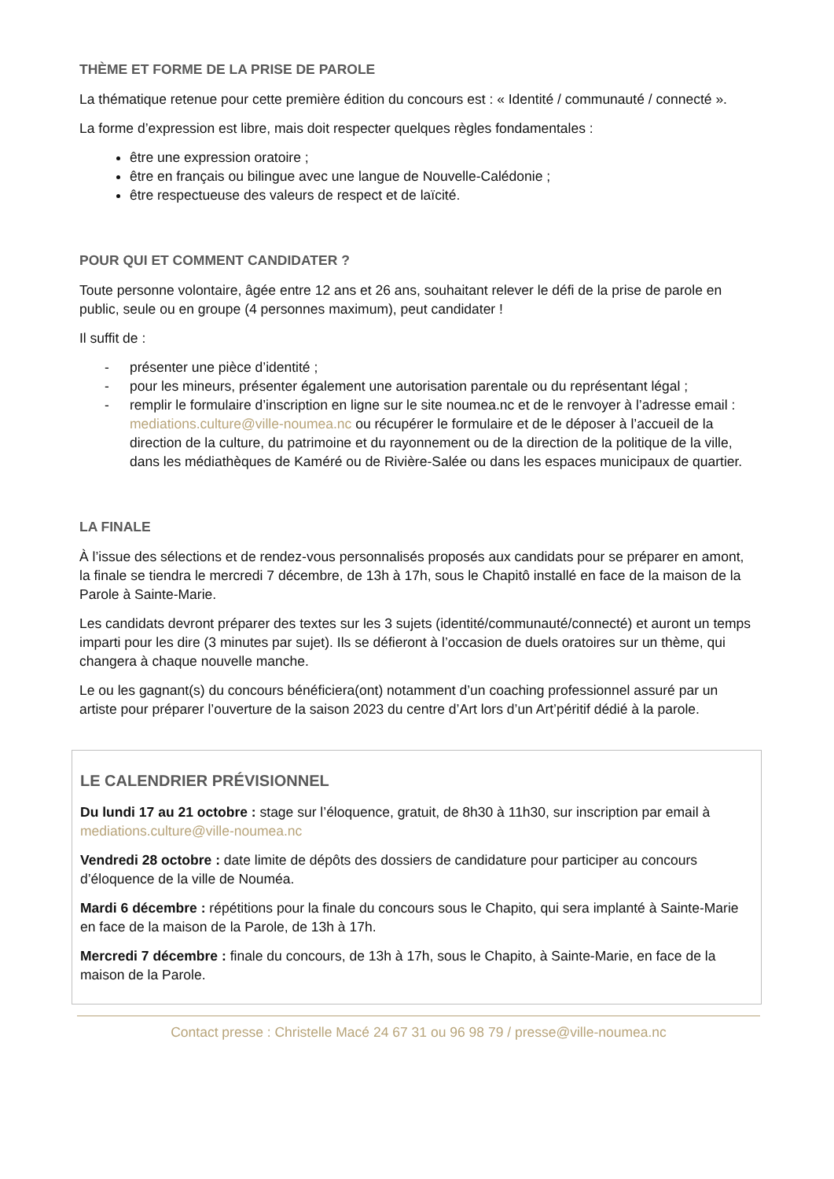THÈME ET FORME DE LA PRISE DE PAROLE
La thématique retenue pour cette première édition du concours est : « Identité / communauté / connecté ».
La forme d’expression est libre, mais doit respecter quelques règles fondamentales :
être une expression oratoire ;
être en français ou bilingue avec une langue de Nouvelle-Calédonie ;
être respectueuse des valeurs de respect et de laïcité.
POUR QUI ET COMMENT CANDIDATER ?
Toute personne volontaire, âgée entre 12 ans et 26 ans, souhaitant relever le défi de la prise de parole en public, seule ou en groupe (4 personnes maximum), peut candidater !
Il suffit de :
- présenter une pièce d’identité ;
- pour les mineurs, présenter également une autorisation parentale ou du représentant légal ;
- remplir le formulaire d’inscription en ligne sur le site noumea.nc et de le renvoyer à l’adresse email : mediations.culture@ville-noumea.nc ou récupérer le formulaire et de le déposer à l’accueil de la direction de la culture, du patrimoine et du rayonnement ou de la direction de la politique de la ville, dans les médiathèques de Kaméré ou de Rivière-Salée ou dans les espaces municipaux de quartier.
LA FINALE
À l’issue des sélections et de rendez-vous personnalisés proposés aux candidats pour se préparer en amont, la finale se tiendra le mercredi 7 décembre, de 13h à 17h, sous le Chapitô installé en face de la maison de la Parole à Sainte-Marie.
Les candidats devront préparer des textes sur les 3 sujets (identité/communauté/connecté) et auront un temps imparti pour les dire (3 minutes par sujet). Ils se défieront à l’occasion de duels oratoires sur un thème, qui changera à chaque nouvelle manche.
Le ou les gagnant(s) du concours bénéficiera(ont) notamment d’un coaching professionnel assuré par un artiste pour préparer l’ouverture de la saison 2023 du centre d’Art lors d’un Art’péritif dédié à la parole.
LE CALENDRIER PRÉVISIONNEL
Du lundi 17 au 21 octobre : stage sur l’éloquence, gratuit, de 8h30 à 11h30, sur inscription par email à mediations.culture@ville-noumea.nc
Vendredi 28 octobre : date limite de dépôts des dossiers de candidature pour participer au concours d’éloquence de la ville de Nouméa.
Mardi 6 décembre : répétitions pour la finale du concours sous le Chapito, qui sera implanté à Sainte-Marie en face de la maison de la Parole, de 13h à 17h.
Mercredi 7 décembre : finale du concours, de 13h à 17h, sous le Chapito, à Sainte-Marie, en face de la maison de la Parole.
Contact presse : Christelle Macé 24 67 31 ou 96 98 79 / presse@ville-noumea.nc